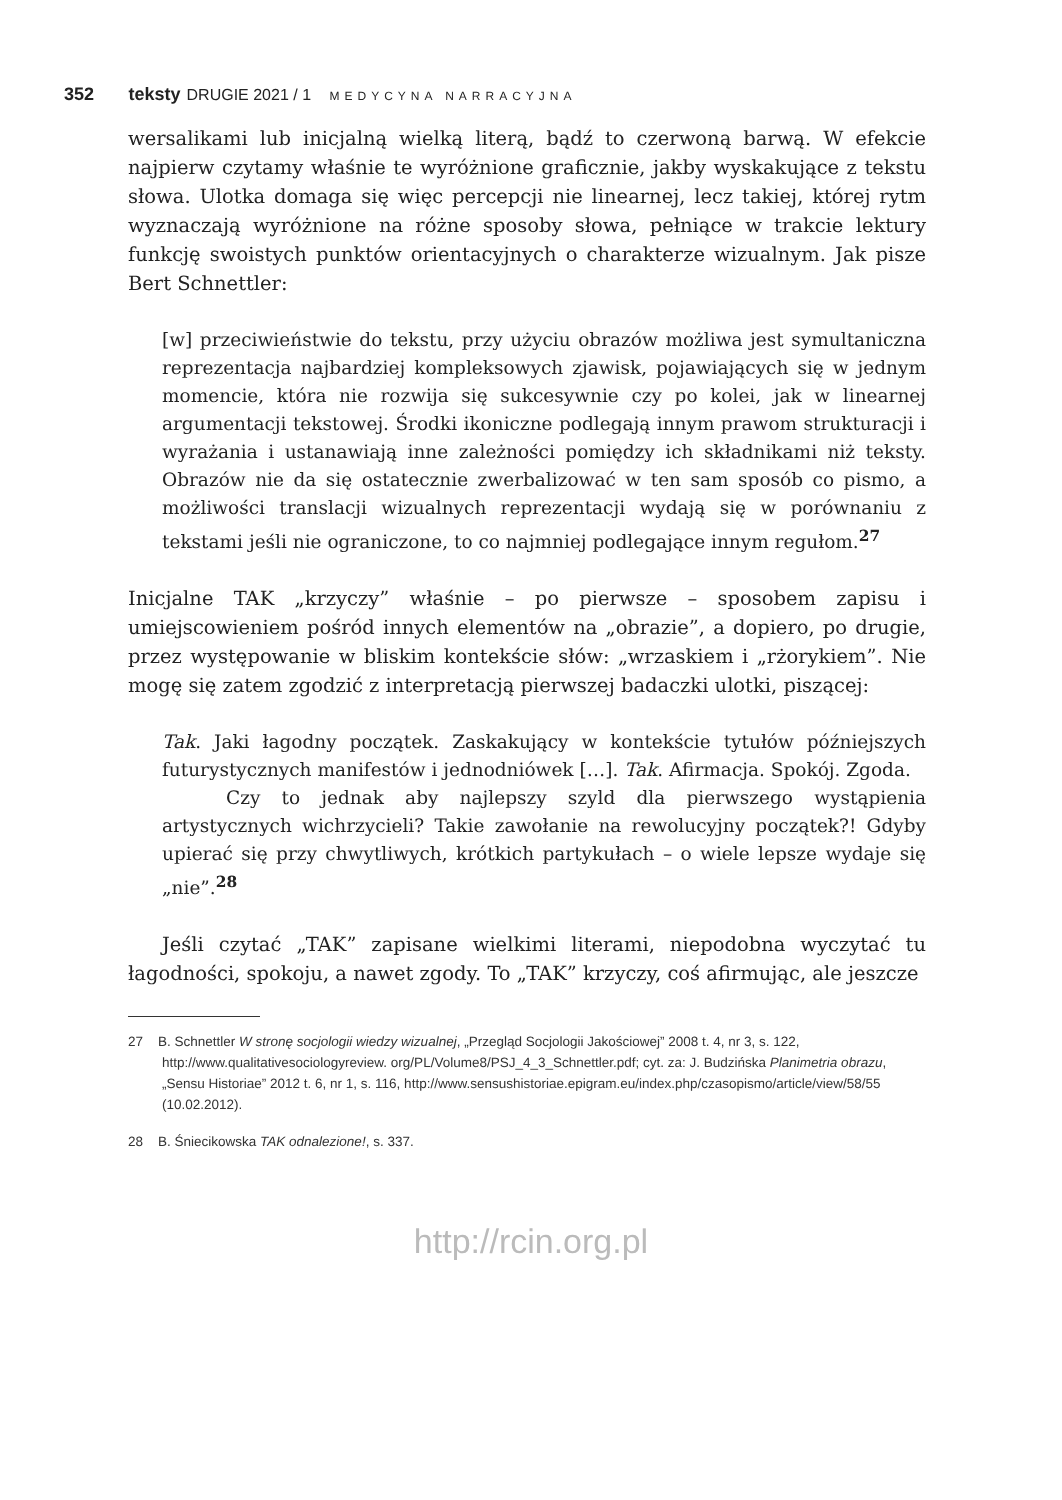352 teksty DRUGIE 2021 / 1 MEDYCYNA NARRACYJNA
wersalikami lub inicjalną wielką literą, bądź to czerwoną barwą. W efekcie najpierw czytamy właśnie te wyróżnione graficznie, jakby wyskakujące z tekstu słowa. Ulotka domaga się więc percepcji nie linearnej, lecz takiej, której rytm wyznaczają wyróżnione na różne sposoby słowa, pełniące w trakcie lektury funkcję swoistych punktów orientacyjnych o charakterze wizualnym. Jak pisze Bert Schnettler:
[w] przeciwieństwie do tekstu, przy użyciu obrazów możliwa jest symultaniczna reprezentacja najbardziej kompleksowych zjawisk, pojawiających się w jednym momencie, która nie rozwija się sukcesywnie czy po kolei, jak w linearnej argumentacji tekstowej. Środki ikoniczne podlegają innym prawom strukturacji i wyrażania i ustanawiają inne zależności pomiędzy ich składnikami niż teksty. Obrazów nie da się ostatecznie zwerbalizować w ten sam sposób co pismo, a możliwości translacji wizualnych reprezentacji wydają się w porównaniu z tekstami jeśli nie ograniczone, to co najmniej podlegające innym regułom.<sup>27</sup>
Inicjalne TAK „krzyczy” właśnie – po pierwsze – sposobem zapisu i umiejscowieniem pośród innych elementów na „obrazie”, a dopiero, po drugie, przez występowanie w bliskim kontekście słów: „wrzaskiem i „rżorykiem”. Nie mogę się zatem zgodzić z interpretacją pierwszej badaczki ulotki, piszącej:
Tak. Jaki łagodny początek. Zaskakujący w kontekście tytułów późniejszych futurystycznych manifestów i jednodniówek […]. Tak. Afirmacja. Spokój. Zgoda.
Czy to jednak aby najlepszy szyld dla pierwszego wystąpienia artystycznych wichrzycieli? Takie zawołanie na rewolucyjny początek?! Gdyby upierać się przy chwytliwych, krótkich partykułach – o wiele lepsze wydaje się „nie”.<sup>28</sup>
Jeśli czytać „TAK” zapisane wielkimi literami, niepodobna wyczytać tu łagodności, spokoju, a nawet zgody. To „TAK” krzyczy, coś afirmując, ale jeszcze
27 B. Schnettler W stronę socjologii wiedzy wizualnej, „Przegląd Socjologii Jakościowej” 2008 t. 4, nr 3, s. 122, http://www.qualitativesociologyreview. org/PL/Volume8/PSJ_4_3_Schnettler.pdf; cyt. za: J. Budzińska Planimetria obrazu, „Sensu Historiae” 2012 t. 6, nr 1, s. 116, http://www.sensushistoriae.epigram.eu/index.php/czasopismo/article/view/58/55 (10.02.2012).
28 B. Śniecikowska TAK odnalezione!, s. 337.
http://rcin.org.pl